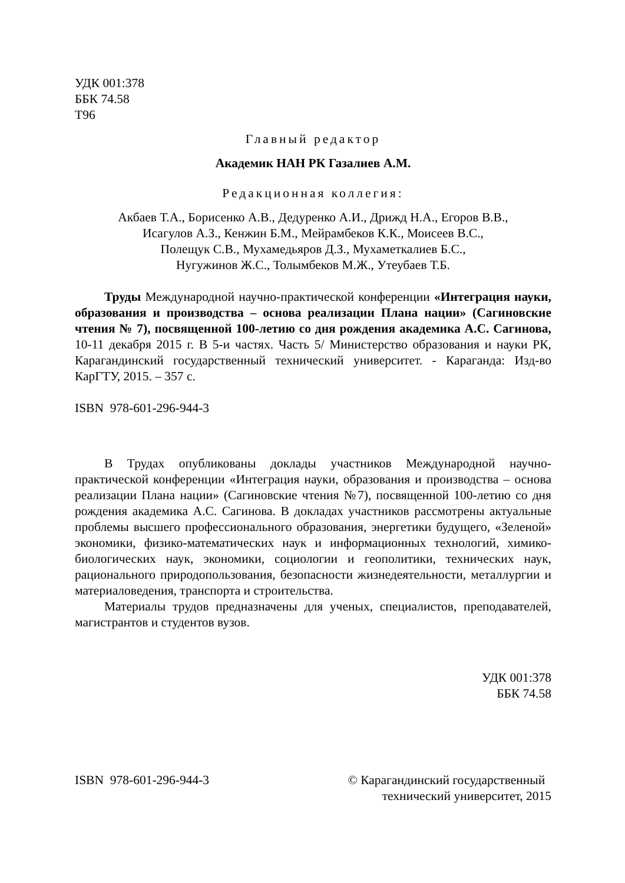УДК 001:378
ББК 74.58
Т96
Главный редактор
Академик НАН РК Газалиев А.М.
Редакционная коллегия:
Акбаев Т.А., Борисенко А.В., Дедуренко А.И., Дрижд Н.А., Егоров В.В.,
Исагулов А.З., Кенжин Б.М., Мейрамбеков К.К., Моисеев В.С.,
Полещук С.В., Мухамедьяров Д.З., Мухаметкалиев Б.С.,
Нугужинов Ж.С., Толымбеков М.Ж., Утеубаев Т.Б.
Труды Международной научно-практической конференции «Интеграция науки, образования и производства – основа реализации Плана нации» (Сагиновские чтения № 7), посвященной 100-летию со дня рождения академика А.С. Сагинова, 10-11 декабря 2015 г. В 5-и частях. Часть 5/ Министерство образования и науки РК, Карагандинский государственный технический университет. - Караганда: Изд-во КарГТУ, 2015. – 357 с.
ISBN 978-601-296-944-3
В Трудах опубликованы доклады участников Международной научно-практической конференции «Интеграция науки, образования и производства – основа реализации Плана нации» (Сагиновские чтения №7), посвященной 100-летию со дня рождения академика А.С. Сагинова. В докладах участников рассмотрены актуальные проблемы высшего профессионального образования, энергетики будущего, «Зеленой» экономики, физико-математических наук и информационных технологий, химико-биологических наук, экономики, социологии и геополитики, технических наук, рационального природопользования, безопасности жизнедеятельности, металлургии и материаловедения, транспорта и строительства.
Материалы трудов предназначены для ученых, специалистов, преподавателей, магистрантов и студентов вузов.
УДК 001:378
ББК 74.58
ISBN 978-601-296-944-3 © Карагандинский государственный
технический университет, 2015